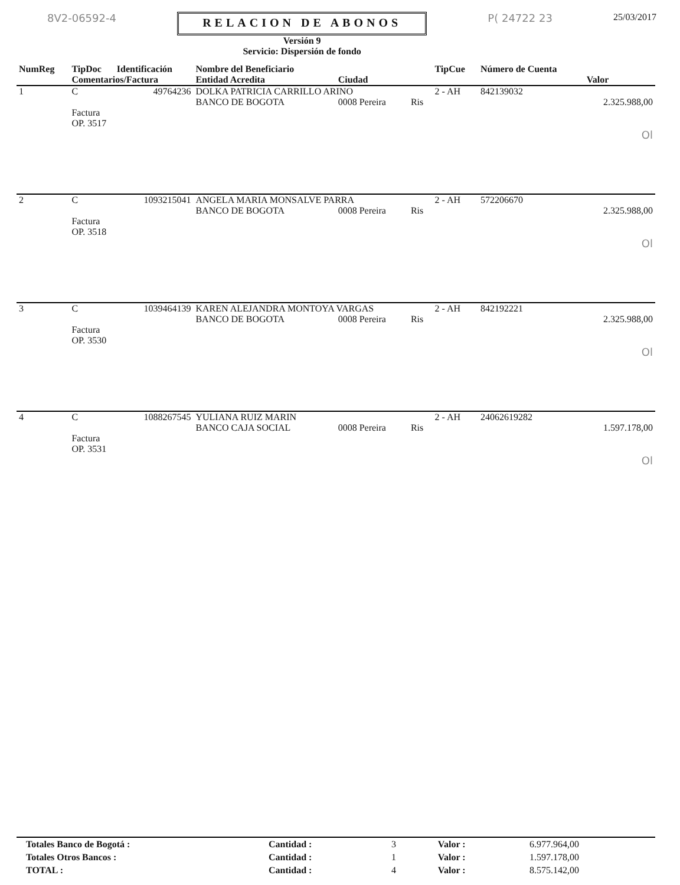8V2-06592-4
RELACION DE ABONOS
Versión 9
Servicio: Dispersión de fondo
P( 24722 23 25/03/2017
| NumReg | TipDoc | Identificación | Nombre del Beneficiario | | | TipCue | Número de Cuenta | |
| --- | --- | --- | --- | --- | --- | --- | --- | --- |
| | Comentarios/Factura | | Entidad Acredita | Ciudad | | | | Valor |
| 1 | C | 49764236 | DOLKA PATRICIA CARRILLO ARINO | | | 2 - AH | 842139032 | |
| | | | BANCO DE BOGOTA | 0008 Pereira | Ris | | | 2.325.988,00 |
| | Factura OP. 3517 | | | | | | | |
| | | | | | | | | Ol |
| 2 | C | 1093215041 | ANGELA MARIA MONSALVE PARRA | | | 2 - AH | 572206670 | |
| | | | BANCO DE BOGOTA | 0008 Pereira | Ris | | | 2.325.988,00 |
| | Factura OP. 3518 | | | | | | | |
| | | | | | | | | Ol |
| 3 | C | 1039464139 | KAREN ALEJANDRA MONTOYA VARGAS | | | 2 - AH | 842192221 | |
| | | | BANCO DE BOGOTA | 0008 Pereira | Ris | | | 2.325.988,00 |
| | Factura OP. 3530 | | | | | | | |
| | | | | | | | | Ol |
| 4 | C | 1088267545 | YULIANA RUIZ MARIN | | | 2 - AH | 24062619282 | |
| | | | BANCO CAJA SOCIAL | 0008 Pereira | Ris | | | 1.597.178,00 |
| | Factura OP. 3531 | | | | | | | |
| | | | | | | | | Ol |
| Totales Banco de Bogotá : | Cantidad : | 3 | Valor : | 6.977.964,00 |
| Totales Otros Bancos : | Cantidad : | 1 | Valor : | 1.597.178,00 |
| TOTAL : | Cantidad : | 4 | Valor : | 8.575.142,00 |